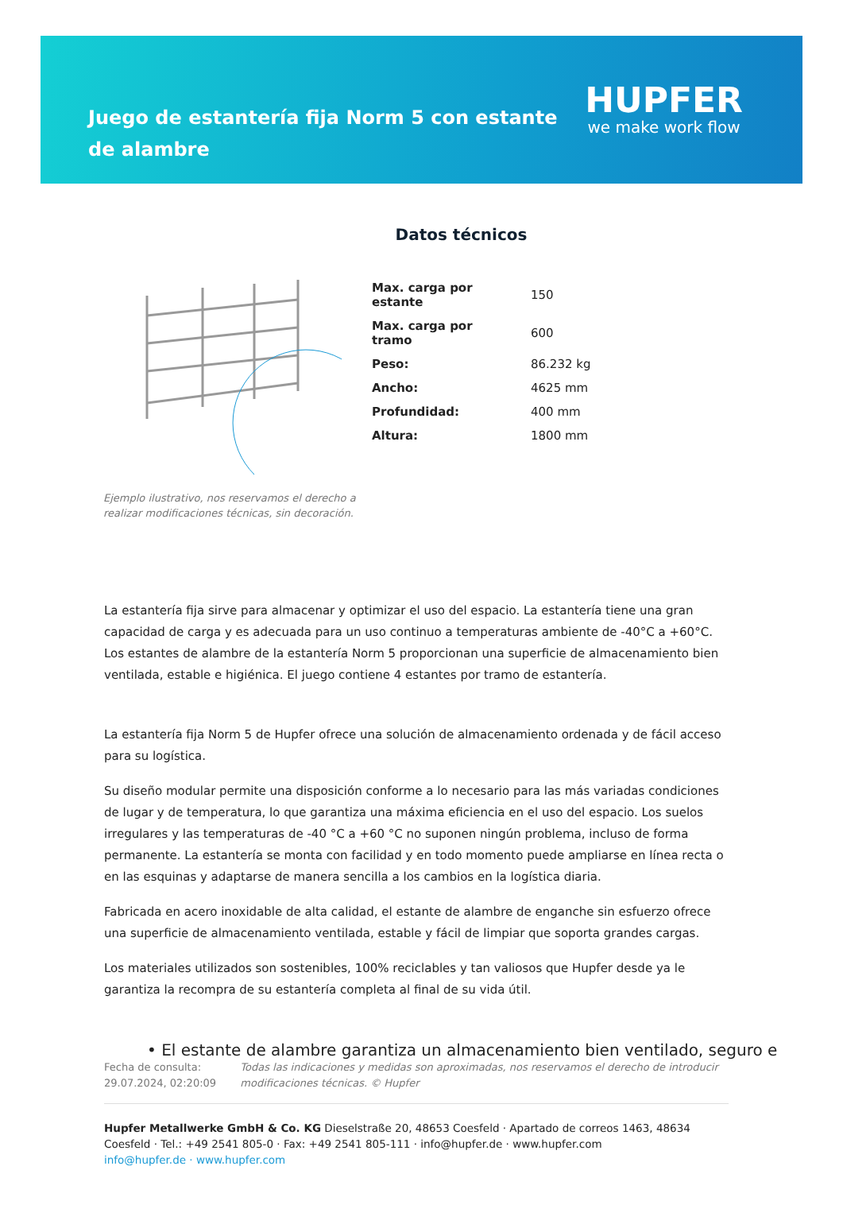Juego de estantería fija Norm 5 con estante de alambre
HUPFER
we make work flow
Datos técnicos
Ejemplo ilustrativo, nos reservamos el derecho a realizar modificaciones técnicas, sin decoración.
| Max. carga por estante | 150 |
| Max. carga por tramo | 600 |
| Peso: | 86.232 kg |
| Ancho: | 4625 mm |
| Profundidad: | 400 mm |
| Altura: | 1800 mm |
La estantería fija sirve para almacenar y optimizar el uso del espacio. La estantería tiene una gran capacidad de carga y es adecuada para un uso continuo a temperaturas ambiente de -40°C a +60°C. Los estantes de alambre de la estantería Norm 5 proporcionan una superficie de almacenamiento bien ventilada, estable e higiénica. El juego contiene 4 estantes por tramo de estantería.
La estantería fija Norm 5 de Hupfer ofrece una solución de almacenamiento ordenada y de fácil acceso para su logística.
Su diseño modular permite una disposición conforme a lo necesario para las más variadas condiciones de lugar y de temperatura, lo que garantiza una máxima eficiencia en el uso del espacio. Los suelos irregulares y las temperaturas de -40 °C a +60 °C no suponen ningún problema, incluso de forma permanente. La estantería se monta con facilidad y en todo momento puede ampliarse en línea recta o en las esquinas y adaptarse de manera sencilla a los cambios en la logística diaria.
Fabricada en acero inoxidable de alta calidad, el estante de alambre de enganche sin esfuerzo ofrece una superficie de almacenamiento ventilada, estable y fácil de limpiar que soporta grandes cargas.
Los materiales utilizados son sostenibles, 100% reciclables y tan valiosos que Hupfer desde ya le garantiza la recompra de su estantería completa al final de su vida útil.
• El estante de alambre garantiza un almacenamiento bien ventilado, seguro e
Fecha de consulta: 29.07.2024, 02:20:09
Todas las indicaciones y medidas son aproximadas, nos reservamos el derecho de introducir modificaciones técnicas. © Hupfer
Hupfer Metallwerke GmbH & Co. KG Dieselstraße 20, 48653 Coesfeld · Apartado de correos 1463, 48634 Coesfeld · Tel.: +49 2541 805-0 · Fax: +49 2541 805-111 · info@hupfer.de · www.hupfer.com
info@hupfer.de · www.hupfer.com